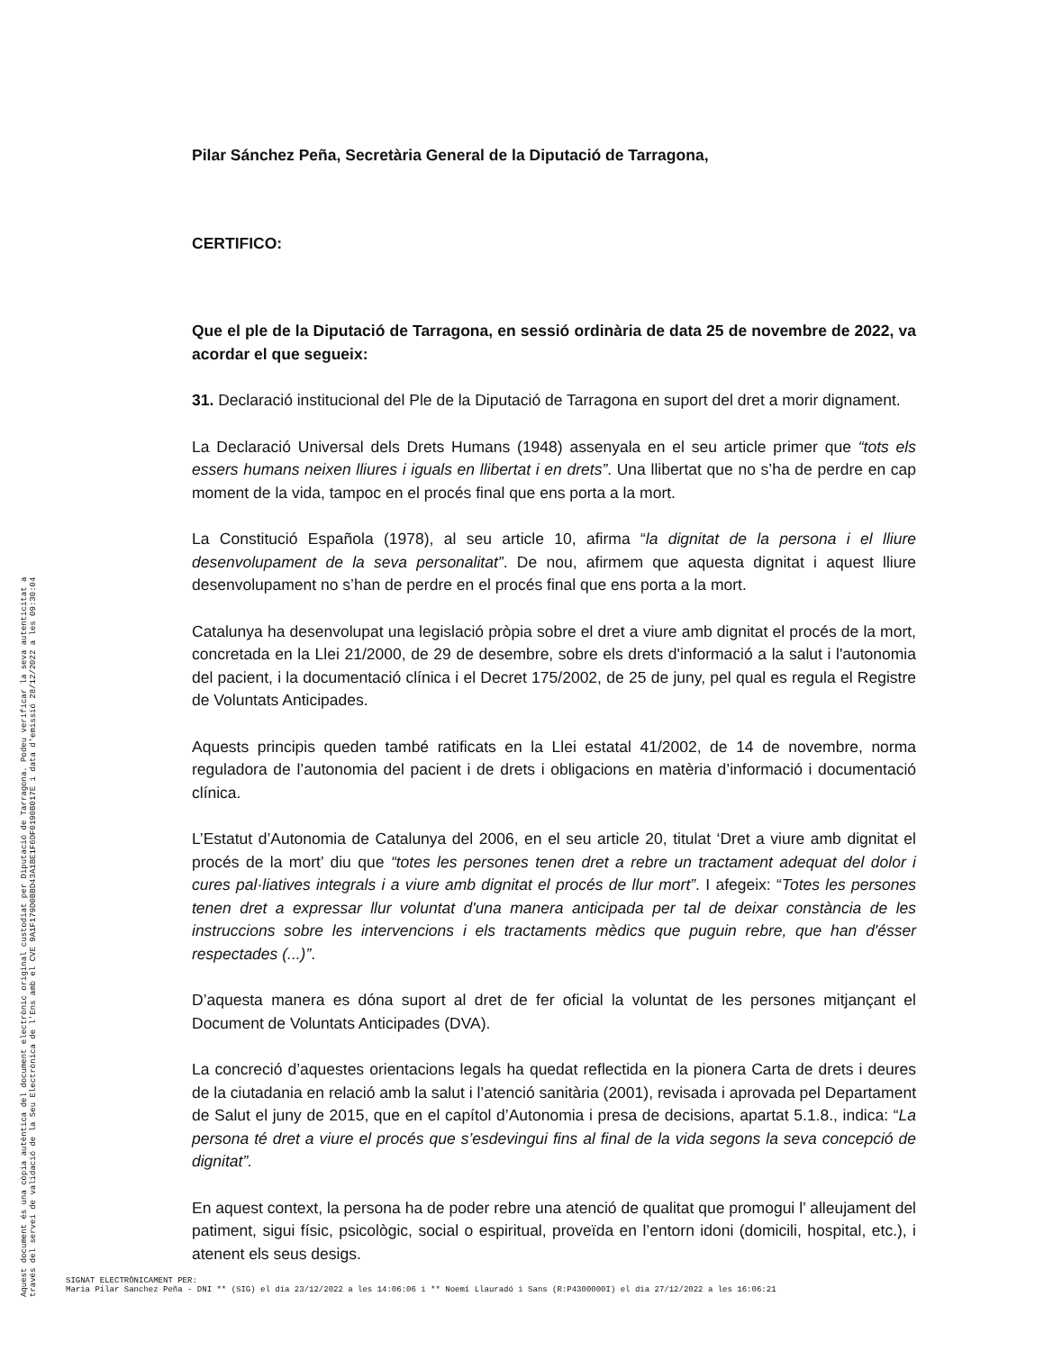Pilar Sánchez Peña, Secretària General de la Diputació de Tarragona,
CERTIFICO:
Que el ple de la Diputació de Tarragona, en sessió ordinària de data 25 de novembre de 2022, va acordar el que segueix:
31. Declaració institucional del Ple de la Diputació de Tarragona en suport del dret a morir dignament.
La Declaració Universal dels Drets Humans (1948) assenyala en el seu article primer que “tots els essers humans neixen lliures i iguals en llibertat i en drets”. Una llibertat que no s’ha de perdre en cap moment de la vida, tampoc en el procés final que ens porta a la mort.
La Constitució Española (1978), al seu article 10, afirma “la dignitat de la persona i el lliure desenvolupament de la seva personalitat”. De nou, afirmem que aquesta dignitat i aquest lliure desenvolupament no s’han de perdre en el procés final que ens porta a la mort.
Catalunya ha desenvolupat una legislació pròpia sobre el dret a viure amb dignitat el procés de la mort, concretada en la Llei 21/2000, de 29 de desembre, sobre els drets d'informació a la salut i l'autonomia del pacient, i la documentació clínica i el Decret 175/2002, de 25 de juny, pel qual es regula el Registre de Voluntats Anticipades.
Aquests principis queden també ratificats en la Llei estatal 41/2002, de 14 de novembre, norma reguladora de l’autonomia del pacient i de drets i obligacions en matèria d’informació i documentació clínica.
L’Estatut d’Autonomia de Catalunya del 2006, en el seu article 20, titulat ‘Dret a viure amb dignitat el procés de la mort’ diu que “totes les persones tenen dret a rebre un tractament adequat del dolor i cures pal·liatives integrals i a viure amb dignitat el procés de llur mort”. I afegeix: “Totes les persones tenen dret a expressar llur voluntat d'una manera anticipada per tal de deixar constància de les instruccions sobre les intervencions i els tractaments mèdics que puguin rebre, que han d'ésser respectades (...)”.
D’aquesta manera es dóna suport al dret de fer oficial la voluntat de les persones mitjançant el Document de Voluntats Anticipades (DVA).
La concreció d’aquestes orientacions legals ha quedat reflectida en la pionera Carta de drets i deures de la ciutadania en relació amb la salut i l’atenció sanitària (2001), revisada i aprovada pel Departament de Salut el juny de 2015, que en el capítol d’Autonomia i presa de decisions, apartat 5.1.8., indica: “La persona té dret a viure el procés que s’esdevingui fins al final de la vida segons la seva concepció de dignitat”.
En aquest context, la persona ha de poder rebre una atenció de qualitat que promogui l’ alleujament del patiment, sigui físic, psicològic, social o espiritual, proveïda en l’entorn idoni (domicili, hospital, etc.), i atenent els seus desigs.
Aquest document és una còpia autèntica del document electrònic original custodiat per Diputació de Tarragona. Podeu verificar la seva autenticitat a
través del servei de validació de la Seu Electrònica de l'Ens amb el CVE 9A1F179D0BBD43A1BE1F6DF0190B017E i data d'emissió 28/12/2022 a les 09:30:04
SIGNAT ELECTRÒNICAMENT PER:
Maria Pilar Sanchez Peña - DNI ** (SIG) el dia 23/12/2022 a les 14:06:06 i ** Noemí Llauradó i Sans (R:P4300000I) el dia 27/12/2022 a les 16:06:21